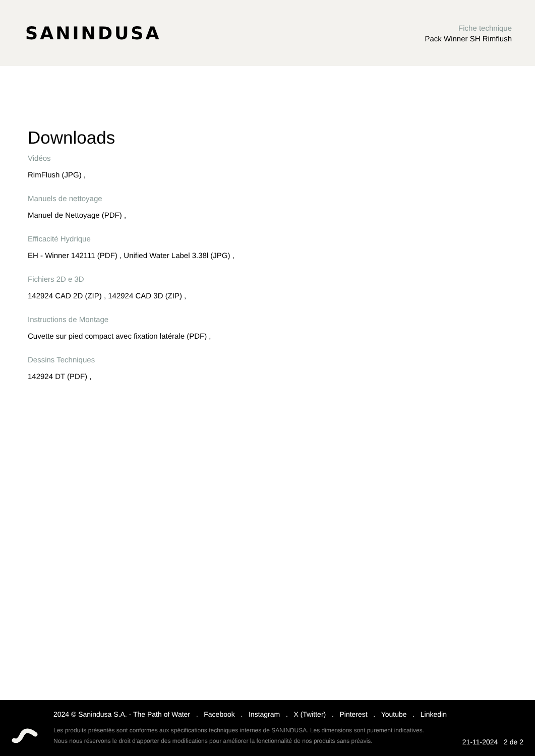SANINDUSA
Fiche technique
Pack Winner SH Rimflush
Downloads
Vidéos
RimFlush (JPG) ,
Manuels de nettoyage
Manuel de Nettoyage (PDF) ,
Efficacité Hydrique
EH - Winner 142111 (PDF) , Unified Water Label 3.38l (JPG) ,
Fichiers 2D e 3D
142924 CAD 2D (ZIP) , 142924 CAD 3D (ZIP) ,
Instructions de Montage
Cuvette sur pied compact avec fixation latérale (PDF) ,
Dessins Techniques
142924 DT (PDF) ,
2024 © Sanindusa S.A. - The Path of Water . Facebook . Instagram . X (Twitter) . Pinterest . Youtube . Linkedin
Les produits présentés sont conformes aux spécifications techniques internes de SANINDUSA. Les dimensions sont purement indicatives.
Nous nous réservons le droit d'apporter des modifications pour améliorer la fonctionnalité de nos produits sans préavis.
21-11-2024 2 de 2